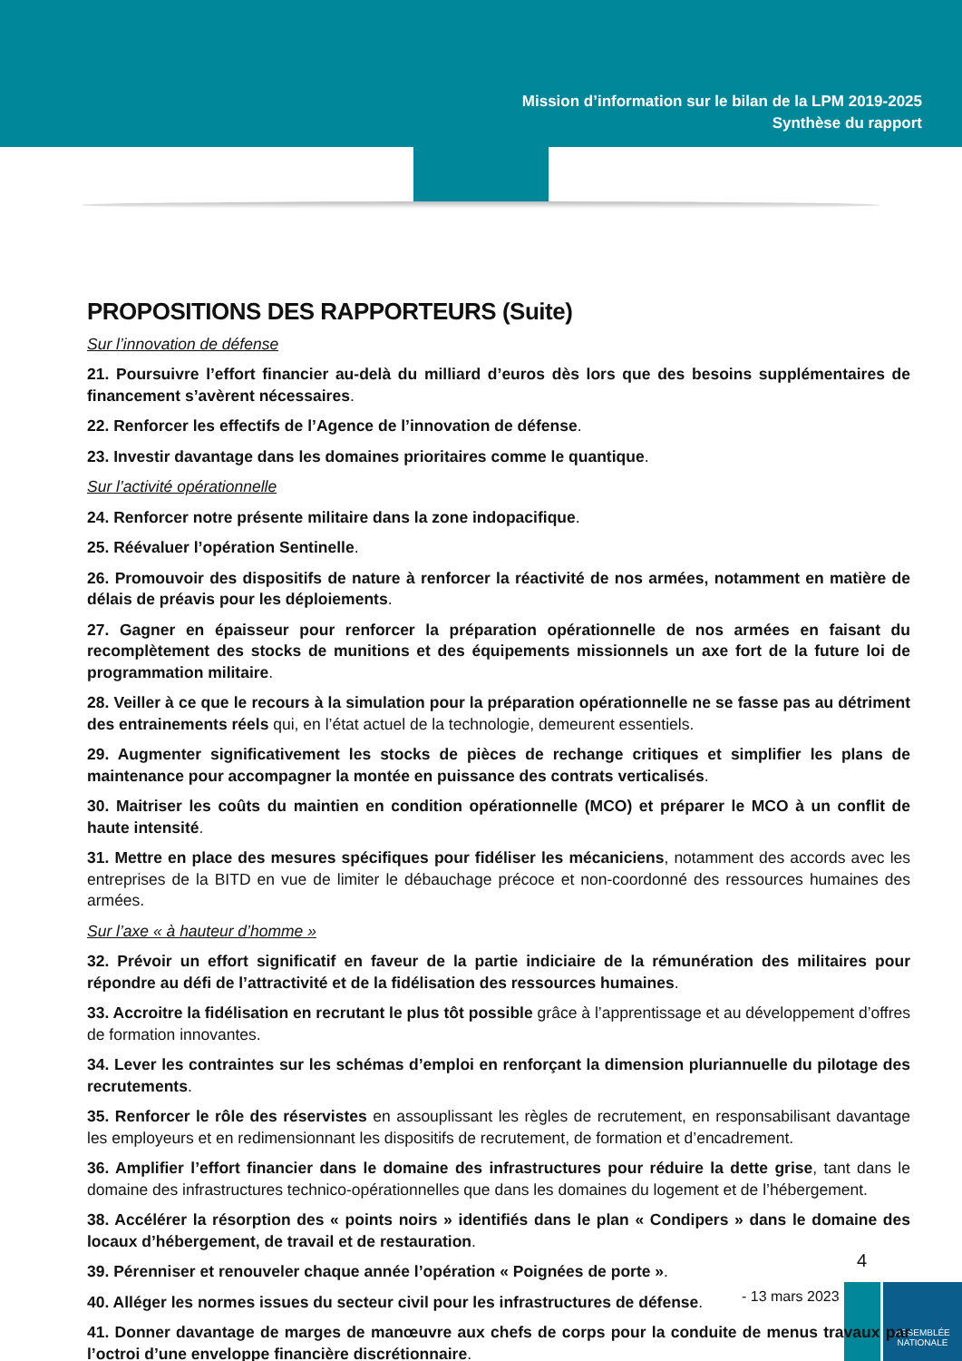ASSEMBLÉE
NATIONALE
Mission d’information sur le bilan de la LPM 2019-2025
Synthèse du rapport
PROPOSITIONS DES RAPPORTEURS (Suite)
Sur l’innovation de défense
21. Poursuivre l’effort financier au-delà du milliard d’euros dès lors que des besoins supplémentaires de financement s’avèrent nécessaires.
22. Renforcer les effectifs de l’Agence de l’innovation de défense.
23. Investir davantage dans les domaines prioritaires comme le quantique.
Sur l’activité opérationnelle
24. Renforcer notre présente militaire dans la zone indopacifique.
25. Réévaluer l’opération Sentinelle.
26. Promouvoir des dispositifs de nature à renforcer la réactivité de nos armées, notamment en matière de délais de préavis pour les déploiements.
27. Gagner en épaisseur pour renforcer la préparation opérationnelle de nos armées en faisant du recomplètement des stocks de munitions et des équipements missionnels un axe fort de la future loi de programmation militaire.
28. Veiller à ce que le recours à la simulation pour la préparation opérationnelle ne se fasse pas au détriment des entrainements réels qui, en l’état actuel de la technologie, demeurent essentiels.
29. Augmenter significativement les stocks de pièces de rechange critiques et simplifier les plans de maintenance pour accompagner la montée en puissance des contrats verticalisés.
30. Maitriser les coûts du maintien en condition opérationnelle (MCO) et préparer le MCO à un conflit de haute intensité.
31. Mettre en place des mesures spécifiques pour fidéliser les mécaniciens, notamment des accords avec les entreprises de la BITD en vue de limiter le débauchage précoce et non-coordonné des ressources humaines des armées.
Sur l’axe « à hauteur d’homme »
32. Prévoir un effort significatif en faveur de la partie indiciaire de la rémunération des militaires pour répondre au défi de l’attractivité et de la fidélisation des ressources humaines.
33. Accroitre la fidélisation en recrutant le plus tôt possible grâce à l’apprentissage et au développement d’offres de formation innovantes.
34. Lever les contraintes sur les schémas d’emploi en renforçant la dimension pluriannuelle du pilotage des recrutements.
35. Renforcer le rôle des réservistes en assouplissant les règles de recrutement, en responsabilisant davantage les employeurs et en redimensionnant les dispositifs de recrutement, de formation et d’encadrement.
36. Amplifier l’effort financier dans le domaine des infrastructures pour réduire la dette grise, tant dans le domaine des infrastructures technico-opérationnelles que dans les domaines du logement et de l’hébergement.
38. Accélérer la résorption des « points noirs » identifiés dans le plan « Condipers » dans le domaine des locaux d’hébergement, de travail et de restauration.
39. Pérenniser et renouveler chaque année l’opération « Poignées de porte ».
40. Alléger les normes issues du secteur civil pour les infrastructures de défense.
41. Donner davantage de marges de manœuvre aux chefs de corps pour la conduite de menus travaux par l’octroi d’une enveloppe financière discrétionnaire.
4
- 13 mars 2023